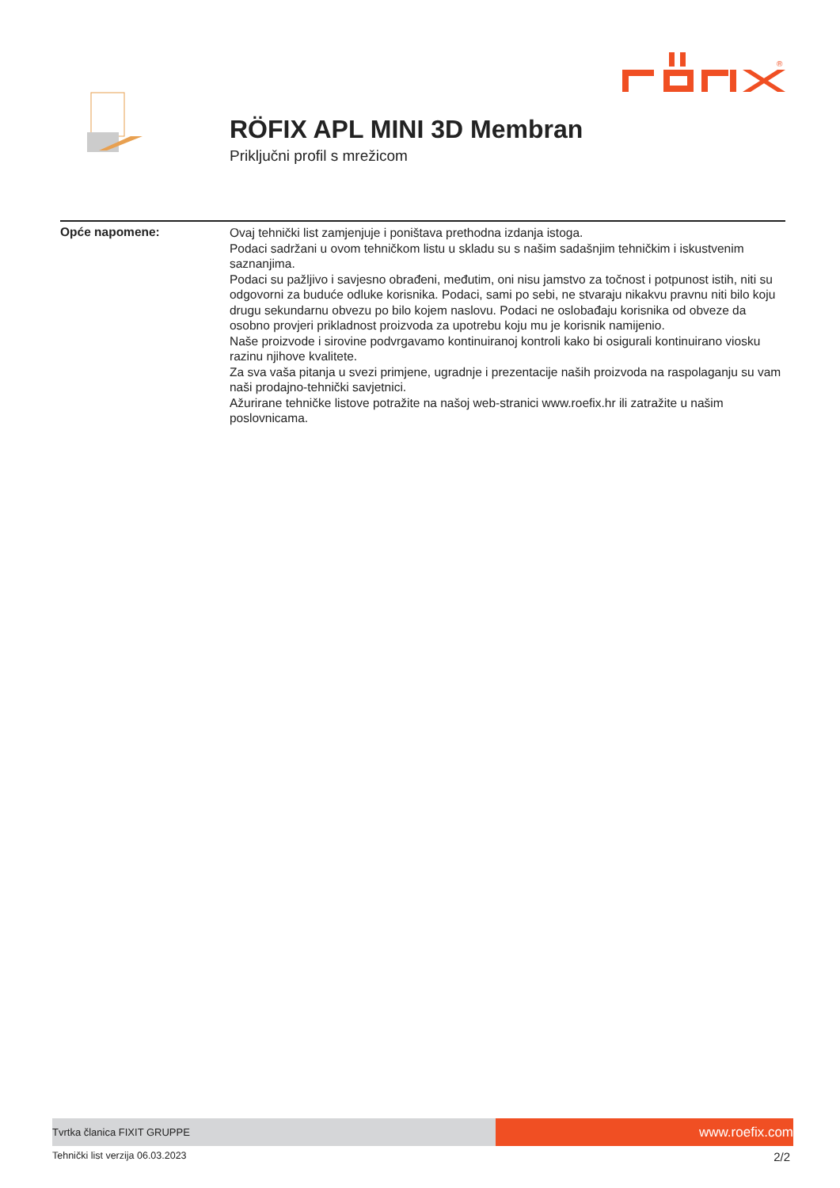®
RÖFIX APL MINI 3D Membran
Priključni profil s mrežicom
Opće napomene:
Ovaj tehnički list zamjenjuje i poništava prethodna izdanja istoga.
Podaci sadržani u ovom tehničkom listu u skladu su s našim sadašnjim tehničkim i iskustvenim saznanjima.
Podaci su pažljivo i savjesno obrađeni, međutim, oni nisu jamstvo za točnost i potpunost istih, niti su odgovorni za buduće odluke korisnika. Podaci, sami po sebi, ne stvaraju nikakvu pravnu niti bilo koju drugu sekundarnu obvezu po bilo kojem naslovu. Podaci ne oslobađaju korisnika od obveze da osobno provjeri prikladnost proizvoda za upotrebu koju mu je korisnik namijenio.
Naše proizvode i sirovine podvrgavamo kontinuiranoj kontroli kako bi osigurali kontinuirano viosku razinu njihove kvalitete.
Za sva vaša pitanja u svezi primjene, ugradnje i prezentacije naših proizvoda na raspolaganju su vam naši prodajno-tehnički savjetnici.
Ažurirane tehničke listove potražite na našoj web-stranici www.roefix.hr ili zatražite u našim poslovnicama.
Tvrtka članica FIXIT GRUPPE
www.roefix.com
Tehnički list verzija 06.03.2023 2/2